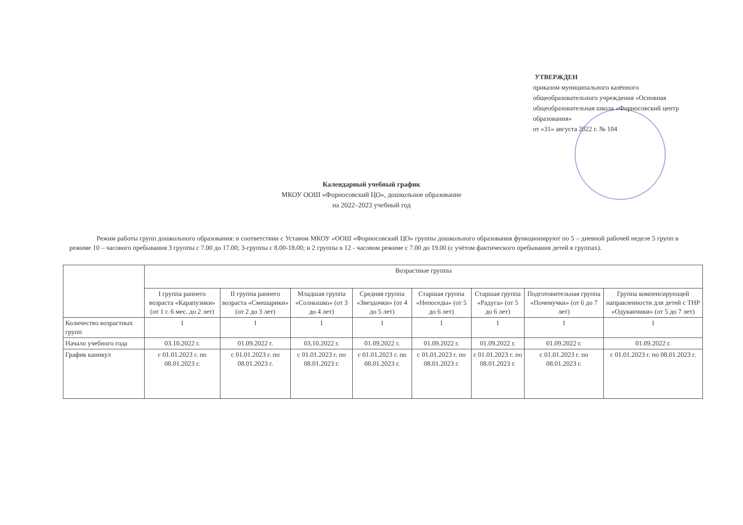УТВЕРЖДЕН
приказом муниципального казённого общеобразовательного учреждения «Основная
общеобразовательная школа «Форносовский центр образования»
от «31» августа 2022 г. № 104
Календарный учебный график
МКОУ ООШ «Форносовский ЦО», дошкольное образование
на 2022–2023 учебный год
Режим работы групп дошкольного образования: в соответствии с Уставом МКОУ «ООШ «Форносовский ЦО» группы дошкольного образования функционируют по 5 – дневной рабочей неделе 5 групп в режиме 10 – часового пребывания 3 группы с 7.00 до 17.00; 3-группы с 8.00-18.00; и 2 группы в 12 - часовом режиме с 7.00 до 19.00 (с учётом фактического пребывания детей в группах).
| | Возрастные группы | | | | | | | |
| --- | --- | --- | --- | --- | --- | --- | --- | --- |
| | I группа раннего возраста «Карапузики» (от 1 г. 6 мес. до 2 лет) | II группа раннего возраста «Смешарики» (от 2 до 3 лет) | Младшая группа «Солнышко» (от 3 до 4 лет) | Средняя группа «Звездочки» (от 4 до 5 лет) | Старшая группа «Непоседы» (от 5 до 6 лет) | Старшая группа «Радуга» (от 5 до 6 лет) | Подготовительная группа «Почемучки» (от 6 до 7 лет) | Группа компенсирующей направленности для детей с ТНР «Одуванчики» (от 5 до 7 лет) |
| Количество возрастных групп | 1 | 1 | 1 | 1 | 1 | 1 | 1 | 1 |
| Начало учебного года | 03.10.2022 г. | 01.09.2022 г. | 03.10.2022 г. | 01.09.2022 г. | 01.09.2022 г. | 01.09.2022 г. | 01.09.2022 г. | 01.09.2022 г. |
| График каникул | с 01.01.2023 г. по 08.01.2023 г. | с 01.01.2023 г. по 08.01.2023 г. | с 01.01.2023 г. по 08.01.2023 г. | с 01.01.2023 г. по 08.01.2023 г. | с 01.01.2023 г. по 08.01.2023 г. | с 01.01.2023 г. по 08.01.2023 г. | с 01.01.2023 г. по 08.01.2023 г. | с 01.01.2023 г. по 08.01.2023 г. |